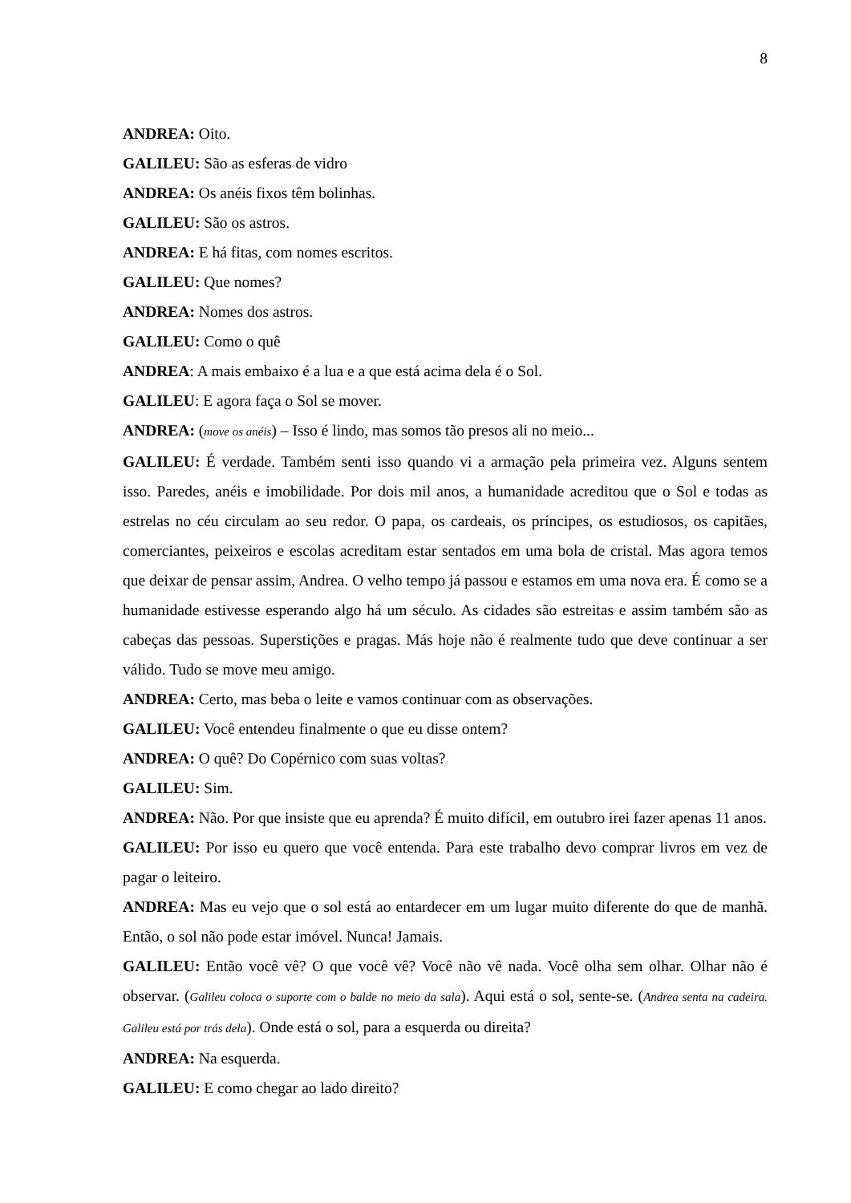8
ANDREA: Oito.
GALILEU: São as esferas de vidro
ANDREA: Os anéis fixos têm bolinhas.
GALILEU: São os astros.
ANDREA: E há fitas, com nomes escritos.
GALILEU: Que nomes?
ANDREA: Nomes dos astros.
GALILEU: Como o quê
ANDREA: A mais embaixo é a lua e a que está acima dela é o Sol.
GALILEU: E agora faça o Sol se mover.
ANDREA: (move os anéis) – Isso é lindo, mas somos tão presos ali no meio...
GALILEU: É verdade. Também senti isso quando vi a armação pela primeira vez. Alguns sentem isso. Paredes, anéis e imobilidade. Por dois mil anos, a humanidade acreditou que o Sol e todas as estrelas no céu circulam ao seu redor. O papa, os cardeais, os príncipes, os estudiosos, os capitães, comerciantes, peixeiros e escolas acreditam estar sentados em uma bola de cristal. Mas agora temos que deixar de pensar assim, Andrea. O velho tempo já passou e estamos em uma nova era. É como se a humanidade estivesse esperando algo há um século. As cidades são estreitas e assim também são as cabeças das pessoas. Superstições e pragas. Más hoje não é realmente tudo que deve continuar a ser válido. Tudo se move meu amigo.
ANDREA: Certo, mas beba o leite e vamos continuar com as observações.
GALILEU: Você entendeu finalmente o que eu disse ontem?
ANDREA: O quê? Do Copérnico com suas voltas?
GALILEU: Sim.
ANDREA: Não. Por que insiste que eu aprenda? É muito difícil, em outubro irei fazer apenas 11 anos.
GALILEU: Por isso eu quero que você entenda. Para este trabalho devo comprar livros em vez de pagar o leiteiro.
ANDREA: Mas eu vejo que o sol está ao entardecer em um lugar muito diferente do que de manhã. Então, o sol não pode estar imóvel. Nunca! Jamais.
GALILEU: Então você vê? O que você vê? Você não vê nada. Você olha sem olhar. Olhar não é observar. (Galileu coloca o suporte com o balde no meio da sala). Aqui está o sol, sente-se. (Andrea senta na cadeira. Galileu está por trás dela). Onde está o sol, para a esquerda ou direita?
ANDREA: Na esquerda.
GALILEU: E como chegar ao lado direito?